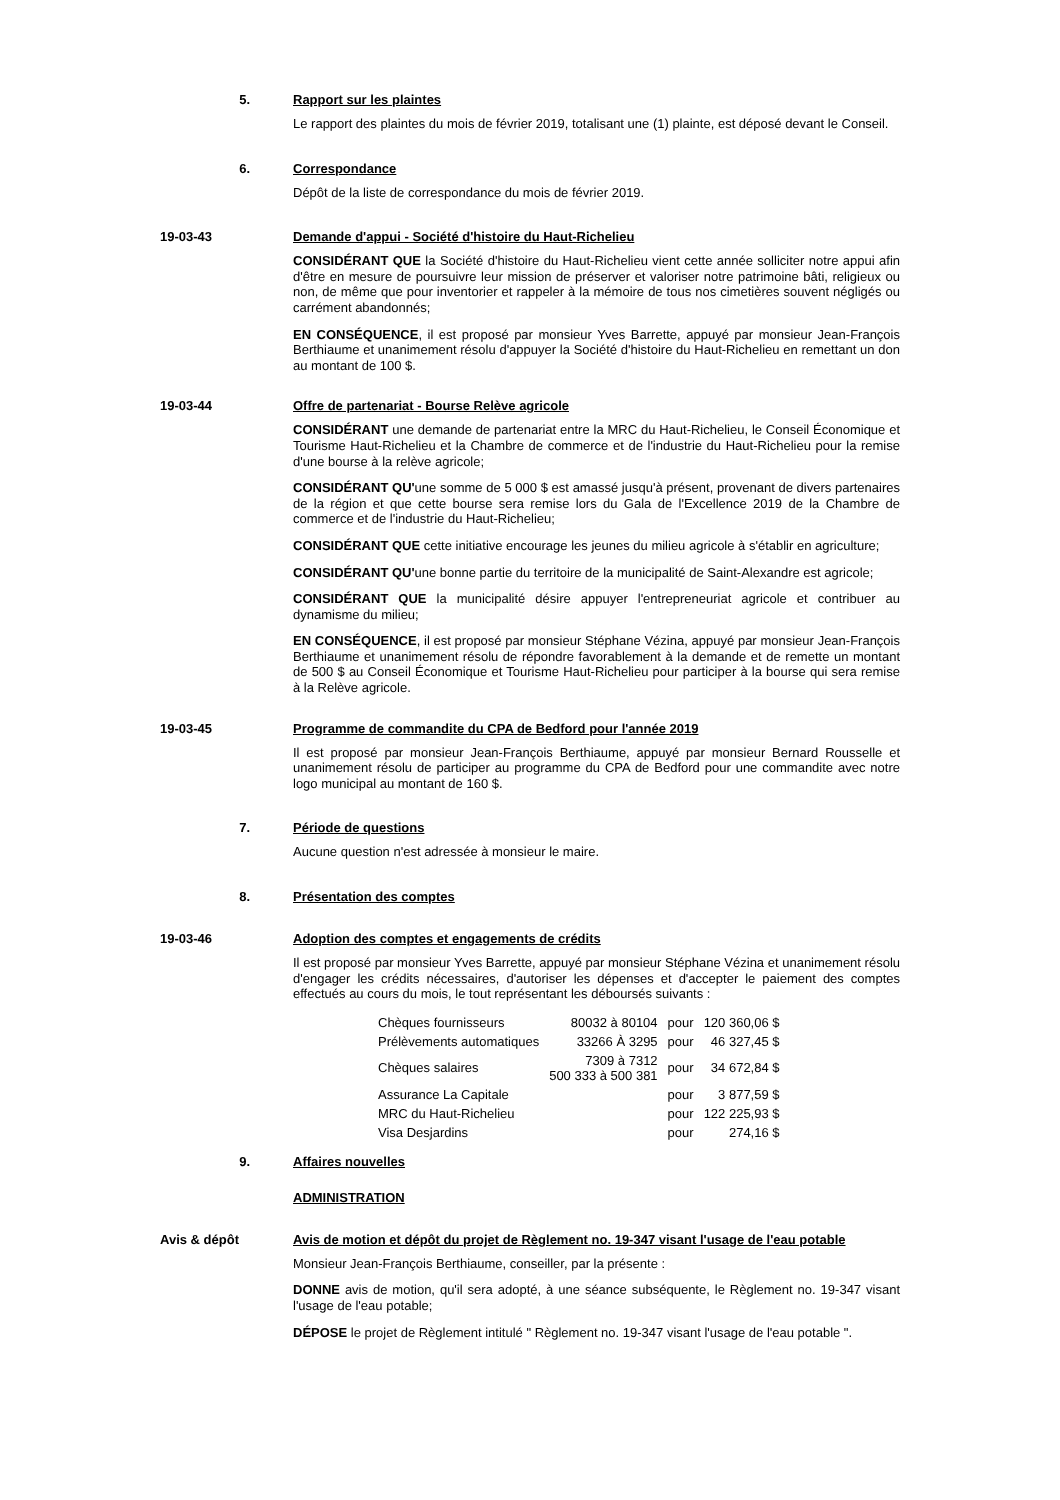5. Rapport sur les plaintes
Le rapport des plaintes du mois de février 2019, totalisant une (1) plainte, est déposé devant le Conseil.
6. Correspondance
Dépôt de la liste de correspondance du mois de février 2019.
19-03-43 Demande d'appui - Société d'histoire du Haut-Richelieu
CONSIDÉRANT QUE la Société d'histoire du Haut-Richelieu vient cette année solliciter notre appui afin d'être en mesure de poursuivre leur mission de préserver et valoriser notre patrimoine bâti, religieux ou non, de même que pour inventorier et rappeler à la mémoire de tous nos cimetières souvent négligés ou carrément abandonnés;
EN CONSÉQUENCE, il est proposé par monsieur Yves Barrette, appuyé par monsieur Jean-François Berthiaume et unanimement résolu d'appuyer la Société d'histoire du Haut-Richelieu en remettant un don au montant de 100 $.
19-03-44 Offre de partenariat - Bourse Relève agricole
CONSIDÉRANT une demande de partenariat entre la MRC du Haut-Richelieu, le Conseil Économique et Tourisme Haut-Richelieu et la Chambre de commerce et de l'industrie du Haut-Richelieu pour la remise d'une bourse à la relève agricole;
CONSIDÉRANT QU'une somme de 5 000 $ est amassé jusqu'à présent, provenant de divers partenaires de la région et que cette bourse sera remise lors du Gala de l'Excellence 2019 de la Chambre de commerce et de l'industrie du Haut-Richelieu;
CONSIDÉRANT QUE cette initiative encourage les jeunes du milieu agricole à s'établir en agriculture;
CONSIDÉRANT QU'une bonne partie du territoire de la municipalité de Saint-Alexandre est agricole;
CONSIDÉRANT QUE la municipalité désire appuyer l'entrepreneuriat agricole et contribuer au dynamisme du milieu;
EN CONSÉQUENCE, il est proposé par monsieur Stéphane Vézina, appuyé par monsieur Jean-François Berthiaume et unanimement résolu de répondre favorablement à la demande et de remette un montant de 500 $ au Conseil Économique et Tourisme Haut-Richelieu pour participer à la bourse qui sera remise à la Relève agricole.
19-03-45 Programme de commandite du CPA de Bedford pour l'année 2019
Il est proposé par monsieur Jean-François Berthiaume, appuyé par monsieur Bernard Rousselle et unanimement résolu de participer au programme du CPA de Bedford pour une commandite avec notre logo municipal au montant de 160 $.
7. Période de questions
Aucune question n'est adressée à monsieur le maire.
8. Présentation des comptes
19-03-46 Adoption des comptes et engagements de crédits
Il est proposé par monsieur Yves Barrette, appuyé par monsieur Stéphane Vézina et unanimement résolu d'engager les crédits nécessaires, d'autoriser les dépenses et d'accepter le paiement des comptes effectués au cours du mois, le tout représentant les déboursés suivants :
| Chèques fournisseurs | 80032 à 80104 | pour | 120 360,06 $ |
| Prélèvements automatiques | 33266 À 3295 | pour | 46 327,45 $ |
| Chèques salaires | 7309 à 7312 500 333 à 500 381 | pour | 34 672,84 $ |
| Assurance La Capitale | | pour | 3 877,59 $ |
| MRC du Haut-Richelieu | | pour | 122 225,93 $ |
| Visa Desjardins | | pour | 274,16 $ |
9. Affaires nouvelles
ADMINISTRATION
Avis & dépôt Avis de motion et dépôt du projet de Règlement no. 19-347 visant l'usage de l'eau potable
Monsieur Jean-François Berthiaume, conseiller, par la présente :
DONNE avis de motion, qu'il sera adopté, à une séance subséquente, le Règlement no. 19-347 visant l'usage de l'eau potable;
DÉPOSE le projet de Règlement intitulé " Règlement no. 19-347 visant l'usage de l'eau potable ".